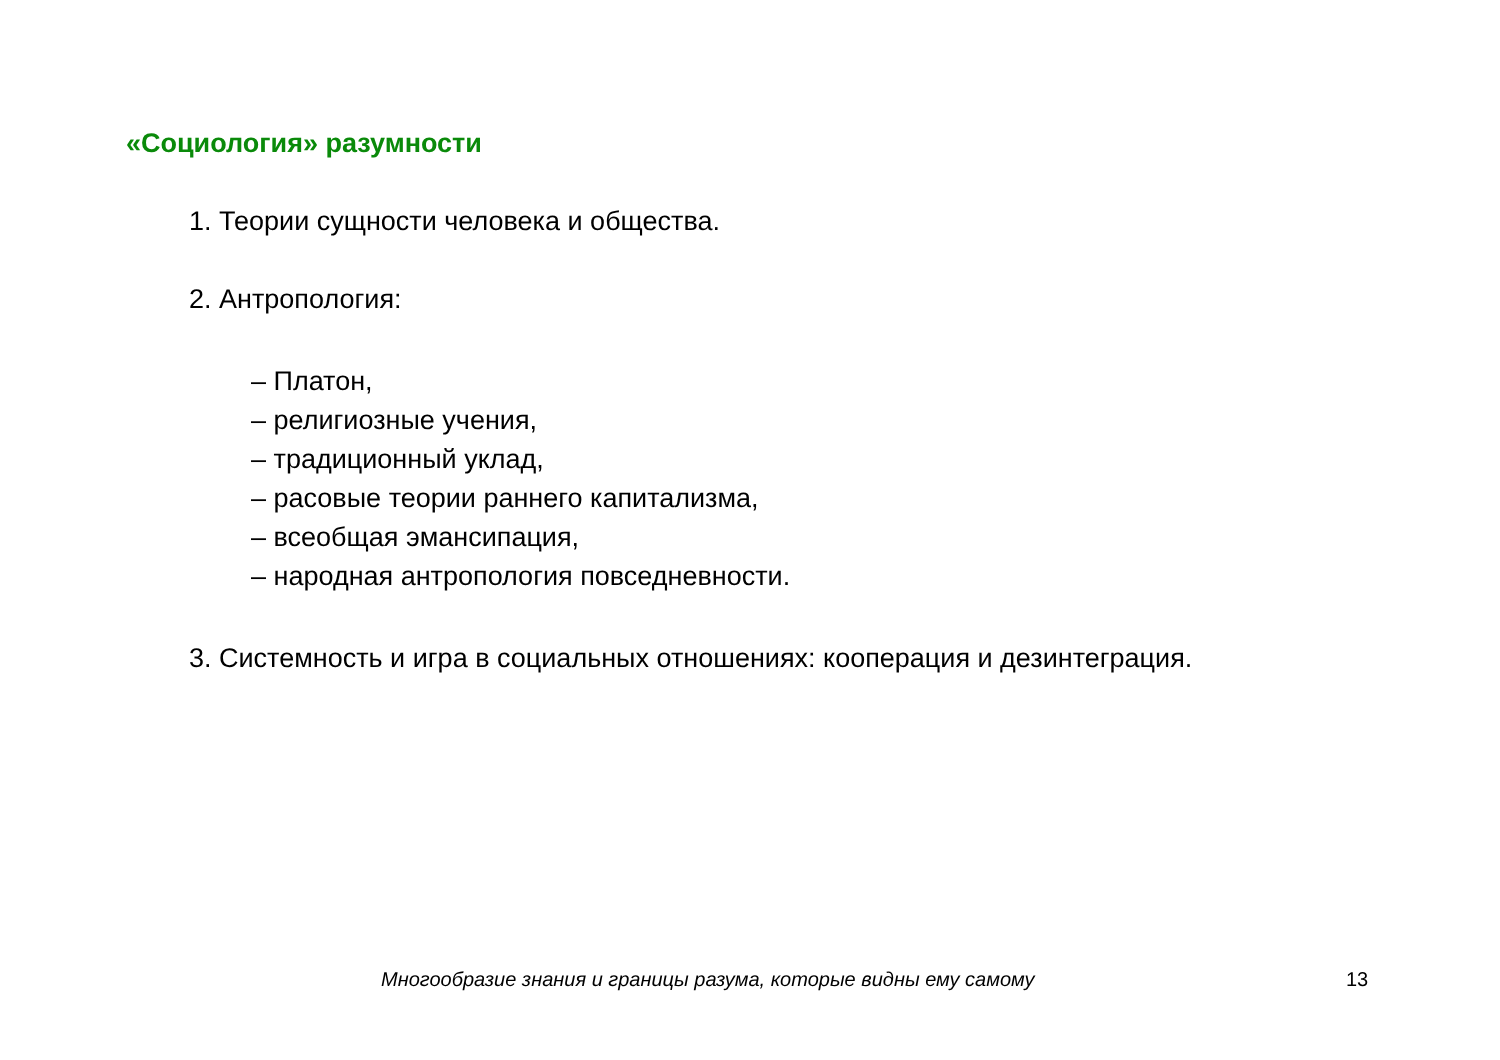«Социология» разумности
1. Теории сущности человека и общества.
2. Антропология:
– Платон,
– религиозные учения,
– традиционный уклад,
– расовые теории раннего капитализма,
– всеобщая эмансипация,
– народная антропология повседневности.
3. Системность и игра в социальных отношениях: кооперация и дезинтеграция.
Многообразие знания и границы разума, которые видны ему самому 13